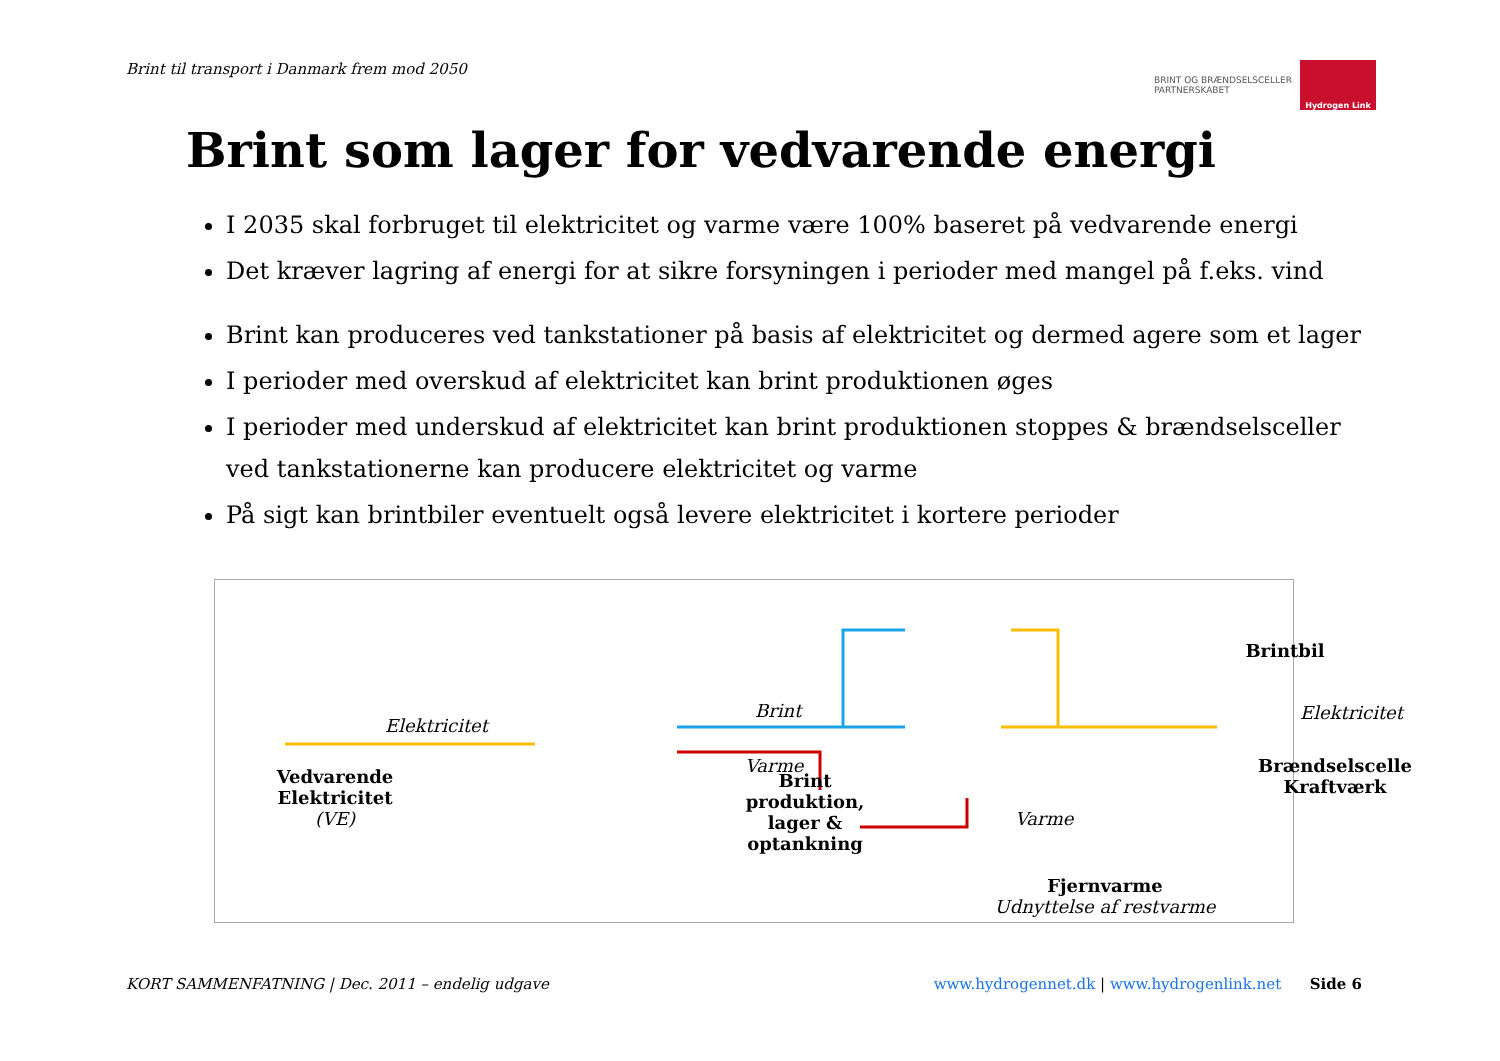Brint til transport i Danmark frem mod 2050
BRINT OG BRÆNDSELSCELLER
PARTNERSKABET
Hydrogen Link
Brint som lager for vedvarende energi
I 2035 skal forbruget til elektricitet og varme være 100% baseret på vedvarende energi
Det kræver lagring af energi for at sikre forsyningen i perioder med mangel på f.eks. vind
Brint kan produceres ved tankstationer på basis af elektricitet og dermed agere som et lager
I perioder med overskud af elektricitet kan brint produktionen øges
I perioder med underskud af elektricitet kan brint produktionen stoppes & brændselsceller ved tankstationerne kan producere elektricitet og varme
På sigt kan brintbiler eventuelt også levere elektricitet i kortere perioder
Elektricitet
Vedvarende
Elektricitet
(VE)
Brint
produktion,
lager &
optankning
Brint
Varme
Brintbil
Brændselscelle
Kraftværk
Varme
Elektricitet
Fjernvarme
Udnyttelse af restvarme
KORT SAMMENFATNING | Dec. 2011 – endelig udgave www.hydrogennet.dk | www.hydrogenlink.net Side 6